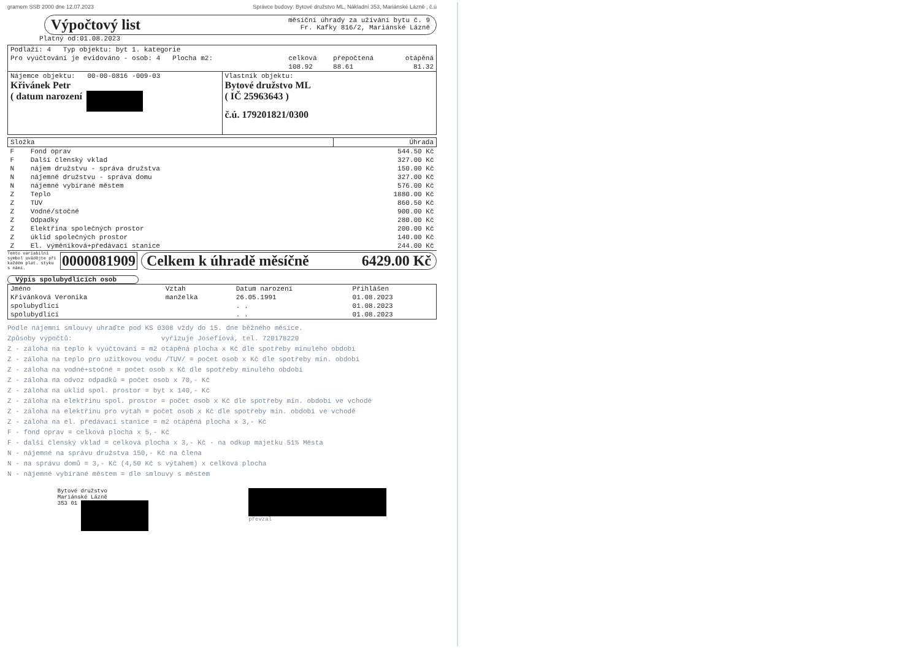gramem SSB 2000 dne 12.07.2023 Správce budovy: Bytové družstvo ML, Nákladní 353, Mariánské Lázně , č.ú
Výpočtový list
měsíční úhrady za užívání bytu č. 9
Fr. Kafky 816/2, Mariánské Lázně
Platný od:01.08.2023
| Podlaží: 4 Typ objektu: byt 1. kategorie | | | |
| Pro vyúčtování je evidováno - osob: 4 Plocha m2: | celková | přepočtená | otápěná |
| | 108.92 | 88.61 | 81.32 |
| Nájemce objektu: 00-00-0816 -009-03 Křivánek Petr ( datum narození | Vlastník objektu: Bytové družstvo ML ( IČ 25963643 ) č.ú. 179201821/0300 |
| Složka | | Úhrada |
| --- | --- | --- |
| F | Fond oprav | 544.50 Kč |
| F | Další členský vklad | 327.00 Kč |
| N | nájem družstvu - správa družstva | 150.00 Kč |
| N | nájemné družstvu - správa domu | 327.00 Kč |
| N | nájemné vybírané městem | 576.00 Kč |
| Z | Teplo | 1880.00 Kč |
| Z | TUV | 860.50 Kč |
| Z | Vodné/stočné | 900.00 Kč |
| Z | Odpadky | 280.00 Kč |
| Z | Elektřina společných prostor | 200.00 Kč |
| Z | úklid společných prostor | 140.00 Kč |
| Z | El. výměníková+předávací stanice | 244.00 Kč |
Tento variabilní symbol uvádějte při každém plat. styku s námi.
0000081909
Celkem k úhradě měsíčně 6429.00 Kč
Výpis spolubydlících osob
| Jméno | Vztah | Datum narození | Přihlášen |
| --- | --- | --- | --- |
| Křivánková Veronika | manželka | 26.05.1991 | 01.08.2023 |
| spolubydlící | | . . | 01.08.2023 |
| spolubydlící | | . . | 01.08.2023 |
Podle nájemní smlouvy uhraďte pod KS 0308 vždy do 15. dne běžného měsíce.
Způsoby výpočtů: vyřizuje Josefiová, tel. 720178220
Z - záloha na teplo k vyúčtování = m2 otápěná plocha x Kč dle spotřeby minulého období
Z - záloha na teplo pro užitkovou vodu /TUV/ = počet osob x Kč dle spotřeby min. období
Z - záloha na vodné+stočné = počet osob x Kč dle spotřeby minulého období
Z - záloha na odvoz odpadků = počet osob x 70,- Kč
Z - záloha na úklid spol. prostor = byt x 140,- Kč
Z - záloha na elektřinu spol. prostor = počet osob x Kč dle spotřeby min. období ve vchodě
Z - záloha na elektřinu pro výtah = počet osob x Kč dle spotřeby min. období ve vchodě
Z - záloha na el. předávací stanice = m2 otápěná plocha x 3,- Kč
F - fond oprav = celková plocha x 5,- Kč
F - další členský vklad = celková plocha x 3,- Kč - na odkup majetku 51% Města
N - nájemné na správu družstva 150,- Kč na člena
N - na správu domů = 3,- Kč (4,50 Kč s výtahem) x celková plocha
N - nájemné vybírané městem = dle smlouvy s městem
Bytové družstvo
Mariánské Lázně
353 01
převzal